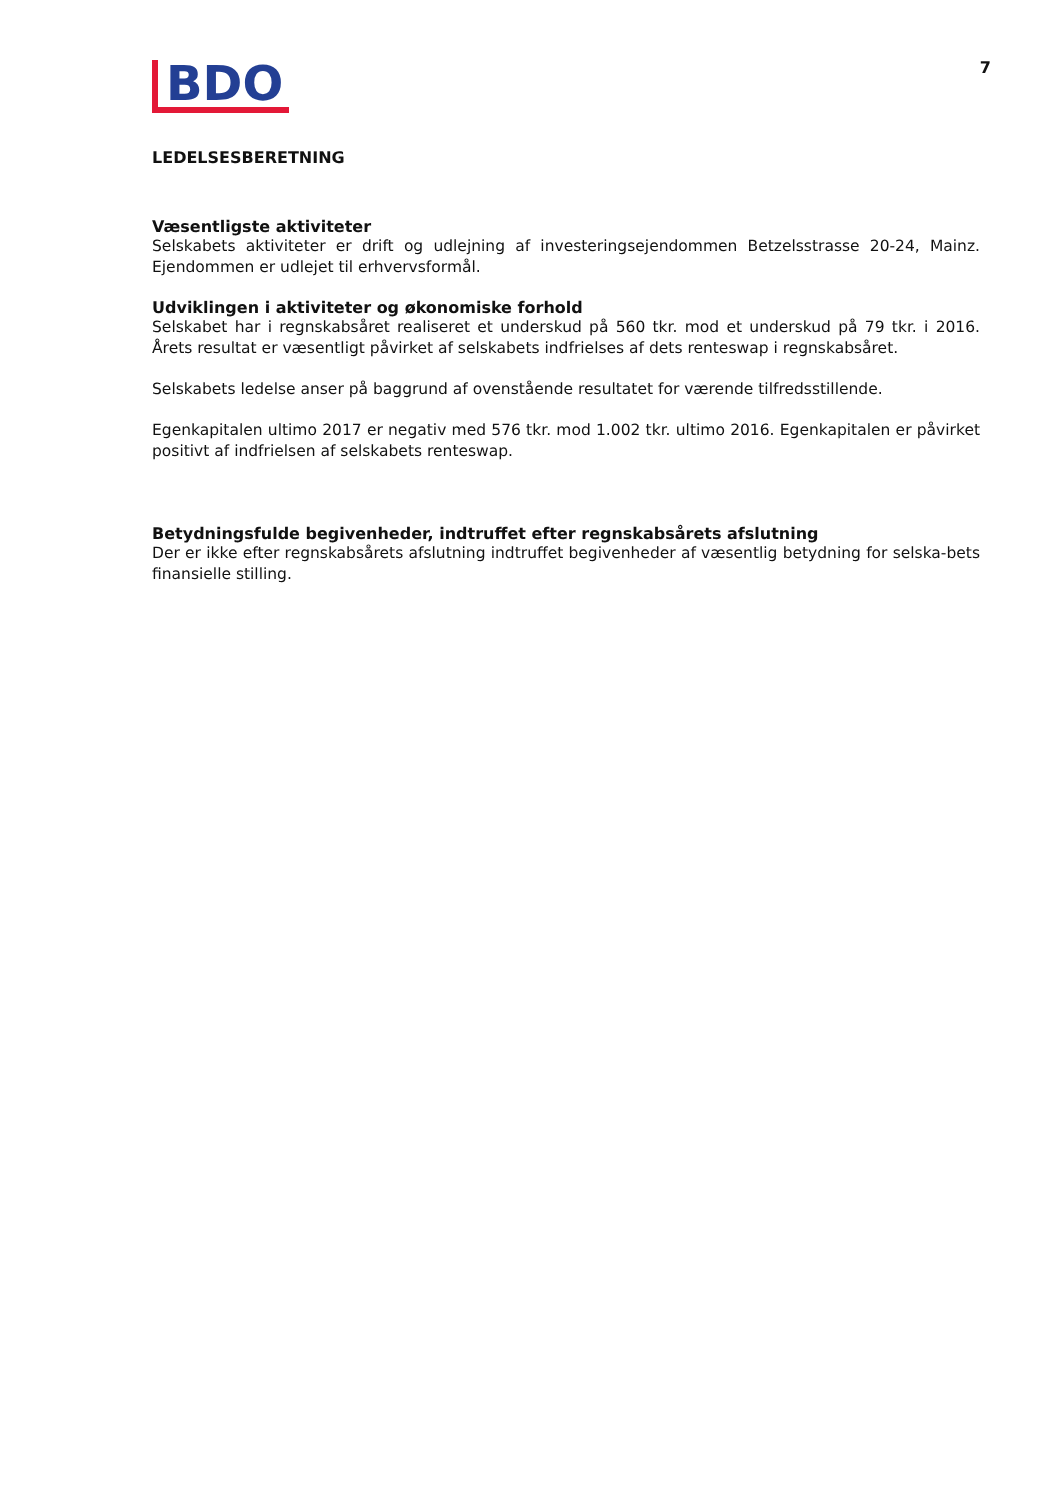BDO
7
LEDELSESBERETNING
Væsentligste aktiviteter
Selskabets aktiviteter er drift og udlejning af investeringsejendommen Betzelsstrasse 20-24, Mainz. Ejendommen er udlejet til erhvervsformål.
Udviklingen i aktiviteter og økonomiske forhold
Selskabet har i regnskabsåret realiseret et underskud på 560 tkr. mod et underskud på 79 tkr. i 2016. Årets resultat er væsentligt påvirket af selskabets indfrielses af dets renteswap i regnskabsåret.
Selskabets ledelse anser på baggrund af ovenstående resultatet for værende tilfredsstillende.
Egenkapitalen ultimo 2017 er negativ med 576 tkr. mod 1.002 tkr. ultimo 2016. Egenkapitalen er påvirket positivt af indfrielsen af selskabets renteswap.
Betydningsfulde begivenheder, indtruffet efter regnskabsårets afslutning
Der er ikke efter regnskabsårets afslutning indtruffet begivenheder af væsentlig betydning for selska-bets finansielle stilling.